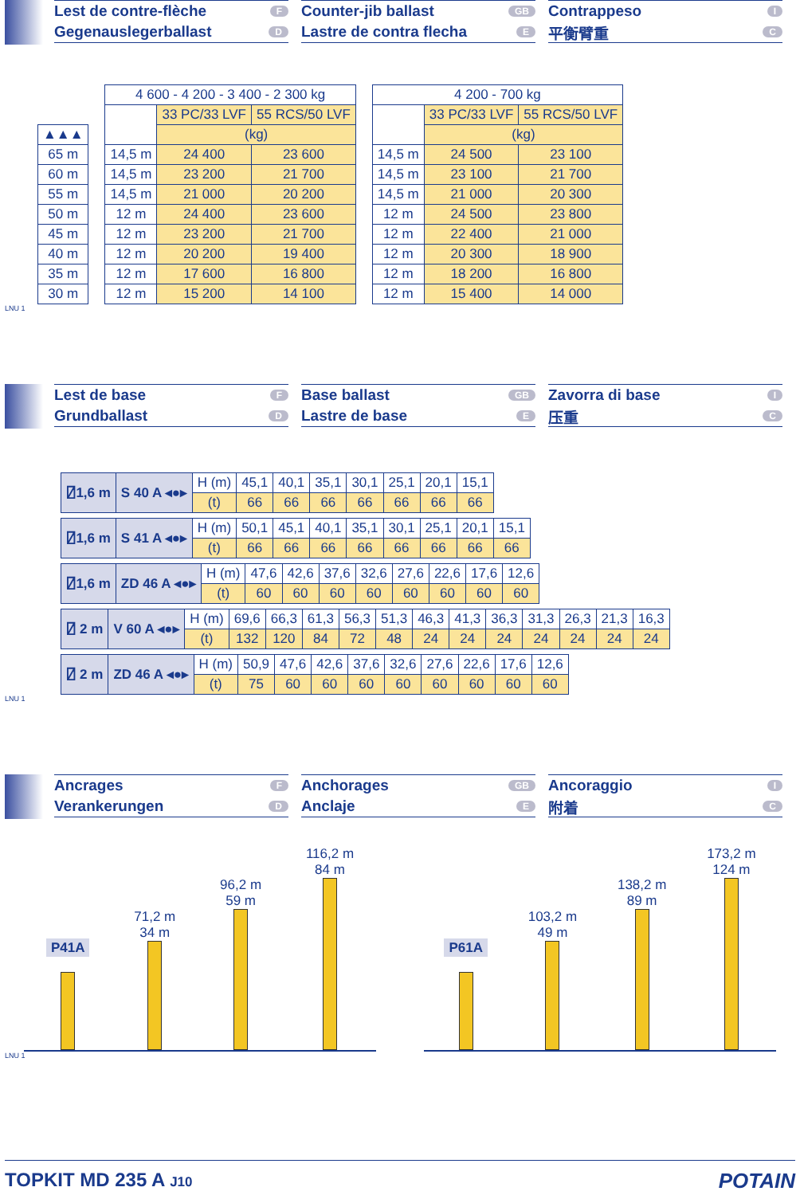Lest de contre-flèche F
Gegenauslegerballast D
Counter-jib ballast GB
Lastre de contra flecha E
Contrappeso I
平衡臂重 C
| ▲▲▲ |
| 65 m |
| 60 m |
| 55 m |
| 50 m |
| 45 m |
| 40 m |
| 35 m |
| 30 m |
| 4 600 - 4 200 - 3 400 - 2 300 kg | | |
| --- | --- | --- |
| | 33 PC/33 LVF | 55 RCS/50 LVF |
| | (kg) | |
| 14,5 m | 24 400 | 23 600 |
| 14,5 m | 23 200 | 21 700 |
| 14,5 m | 21 000 | 20 200 |
| 12 m | 24 400 | 23 600 |
| 12 m | 23 200 | 21 700 |
| 12 m | 20 200 | 19 400 |
| 12 m | 17 600 | 16 800 |
| 12 m | 15 200 | 14 100 |
| 4 200 - 700 kg | | |
| --- | --- | --- |
| | 33 PC/33 LVF | 55 RCS/50 LVF |
| | (kg) | |
| 14,5 m | 24 500 | 23 100 |
| 14,5 m | 23 100 | 21 700 |
| 14,5 m | 21 000 | 20 300 |
| 12 m | 24 500 | 23 800 |
| 12 m | 22 400 | 21 000 |
| 12 m | 20 300 | 18 900 |
| 12 m | 18 200 | 16 800 |
| 12 m | 15 400 | 14 000 |
LNU 1
Lest de base F
Grundballast D
Base ballast GB
Lastre de base E
Zavorra di base I
压重 C
| ⍁1,6 m | S 40 A ◂●▸ | H (m) | 45,1 | 40,1 | 35,1 | 30,1 | 25,1 | 20,1 | 15,1 |
| | | (t) | 66 | 66 | 66 | 66 | 66 | 66 | 66 |
| ⍁1,6 m | S 41 A ◂●▸ | H (m) | 50,1 | 45,1 | 40,1 | 35,1 | 30,1 | 25,1 | 20,1 | 15,1 |
| | | (t) | 66 | 66 | 66 | 66 | 66 | 66 | 66 | 66 |
| ⍁1,6 m | ZD 46 A ◂●▸ | H (m) | 47,6 | 42,6 | 37,6 | 32,6 | 27,6 | 22,6 | 17,6 | 12,6 |
| | | (t) | 60 | 60 | 60 | 60 | 60 | 60 | 60 | 60 |
| ⍁ 2 m | V 60 A ◂●▸ | H (m) | 69,6 | 66,3 | 61,3 | 56,3 | 51,3 | 46,3 | 41,3 | 36,3 | 31,3 | 26,3 | 21,3 | 16,3 |
| | | (t) | 132 | 120 | 84 | 72 | 48 | 24 | 24 | 24 | 24 | 24 | 24 | 24 |
| ⍁ 2 m | ZD 46 A ◂●▸ | H (m) | 50,9 | 47,6 | 42,6 | 37,6 | 32,6 | 27,6 | 22,6 | 17,6 | 12,6 |
| | | (t) | 75 | 60 | 60 | 60 | 60 | 60 | 60 | 60 | 60 |
LNU 1
Ancrages F
Verankerungen D
Anchorages GB
Anclaje E
Ancoraggio I
附着 C
P41A
71,2 m
34 m
96,2 m
59 m
116,2 m
84 m
P61A
103,2 m
49 m
138,2 m
89 m
173,2 m
124 m
LNU 1
TOPKIT MD 235 A J10 POTAIN